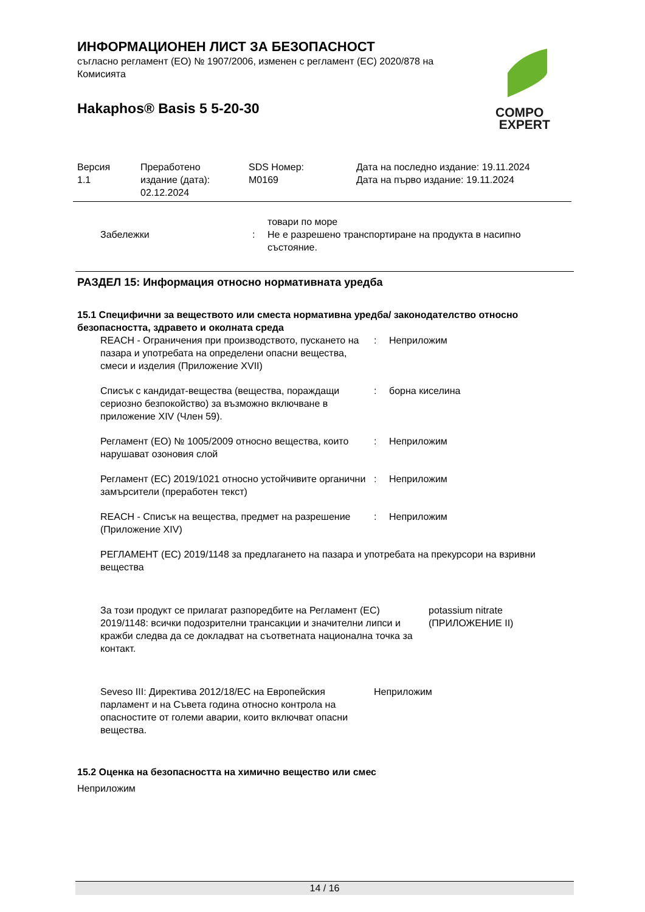ИНФОРМАЦИОНЕН ЛИСТ ЗА БЕЗОПАСНОСТ
съгласно регламент (ЕО) № 1907/2006, изменен с регламент (ЕС) 2020/878 на Комисията
Hakaphos® Basis 5 5-20-30
COMPO
EXPERT
Версия
1.1
Преработено
издание (дата):
02.12.2024
SDS Номер:
M0169
Дата на последно издание: 19.11.2024
Дата на първо издание: 19.11.2024
товари по море
Забележки : Не е разрешено транспортиране на продукта в насипно състояние.
РАЗДЕЛ 15: Информация относно нормативната уредба
15.1 Специфични за веществото или сместа нормативна уредба/ законодателство относно безопасността, здравето и околната среда
REACH - Ограничения при производството, пускането на пазара и употребата на определени опасни вещества, смеси и изделия (Приложение XVII)
: Неприложим
Списък с кандидат-вещества (вещества, пораждащи сериозно безпокойство) за възможно включване в приложение XIV (Член 59).
: борна киселина
Регламент (ЕО) № 1005/2009 относно вещества, които нарушават озоновия слой
: Неприложим
Регламент (ЕС) 2019/1021 относно устойчивите органични замърсители (преработен текст)
: Неприложим
REACH - Списък на вещества, предмет на разрешение (Приложение XIV)
: Неприложим
РЕГЛАМЕНТ (ЕС) 2019/1148 за предлагането на пазара и употребата на прекурсори на взривни вещества
За този продукт се прилагат разпоредбите на Регламент (ЕС) 2019/1148: всички подозрителни трансакции и значителни липси и кражби следва да се докладват на съответната национална точка за контакт.
potassium nitrate
(ПРИЛОЖЕНИЕ II)
Seveso III: Директива 2012/18/ЕС на Европейския парламент и на Съвета година относно контрола на опасностите от големи аварии, които включват опасни вещества.
Неприложим
15.2 Оценка на безопасността на химично вещество или смес
Неприложим
14 / 16